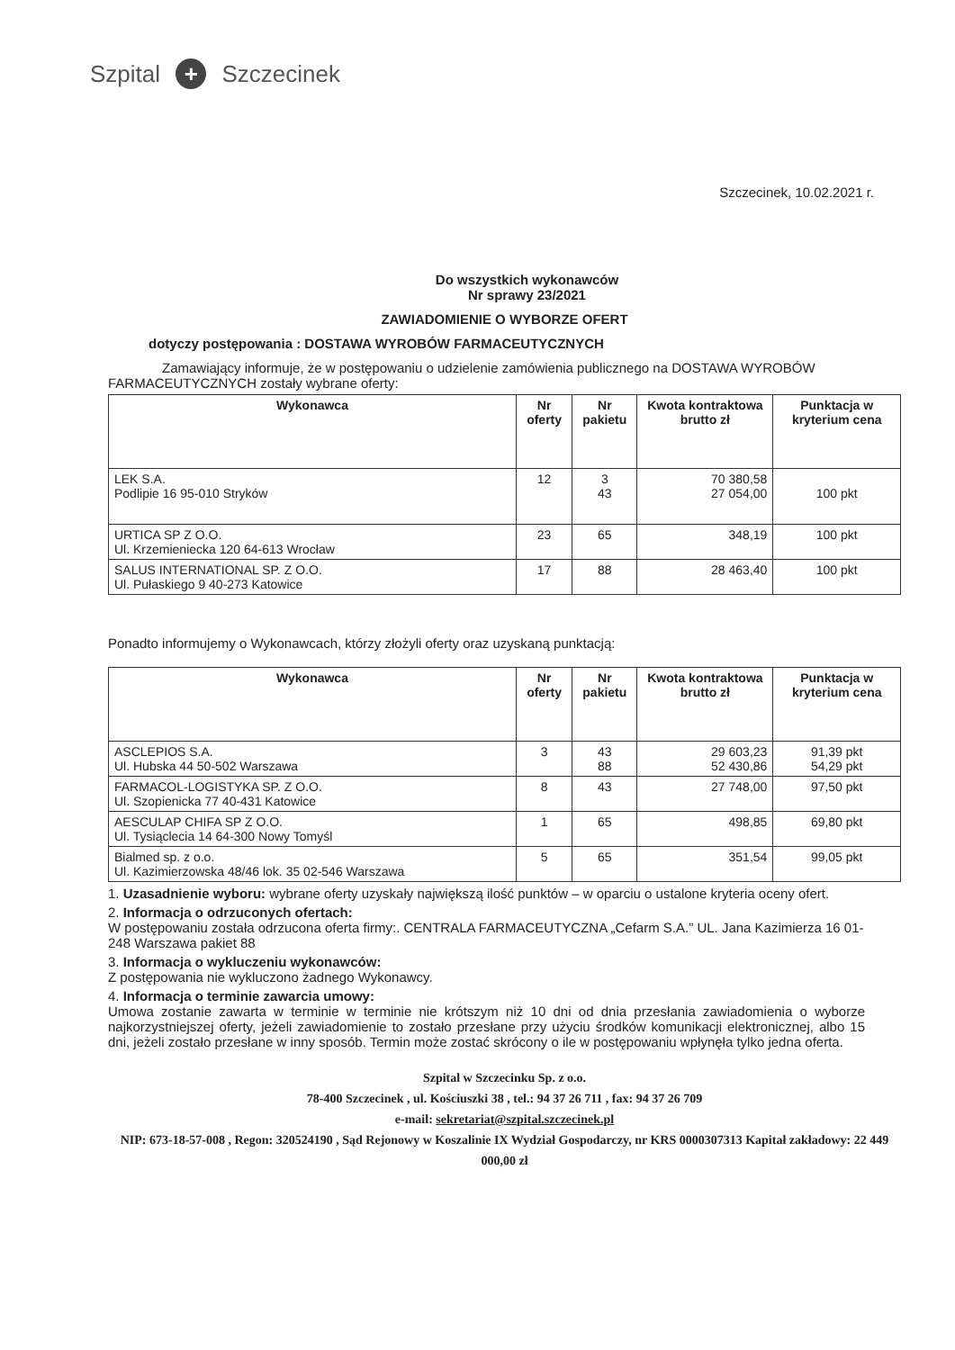Szpital + Szczecinek
Szczecinek, 10.02.2021 r.
Do wszystkich wykonawców
Nr sprawy 23/2021
ZAWIADOMIENIE O WYBORZE OFERT
dotyczy postępowania : DOSTAWA WYROBÓW FARMACEUTYCZNYCH
Zamawiający informuje, że w postępowaniu o udzielenie zamówienia publicznego na DOSTAWA WYROBÓW FARMACEUTYCZNYCH zostały wybrane oferty:
| Wykonawca | Nr oferty | Nr pakietu | Kwota kontraktowa brutto zł | Punktacja w kryterium cena |
| --- | --- | --- | --- | --- |
| LEK S.A. Podlipie 16 95-010 Stryków | 12 | 3 43 | 70 380,58 27 054,00 | 100 pkt |
| URTICA SP Z O.O. Ul. Krzemieniecka 120 64-613 Wrocław | 23 | 65 | 348,19 | 100 pkt |
| SALUS INTERNATIONAL SP. Z O.O. Ul. Pułaskiego 9 40-273 Katowice | 17 | 88 | 28 463,40 | 100 pkt |
Ponadto informujemy o Wykonawcach, którzy złożyli oferty oraz uzyskaną punktacją:
| Wykonawca | Nr oferty | Nr pakietu | Kwota kontraktowa brutto zł | Punktacja w kryterium cena |
| --- | --- | --- | --- | --- |
| ASCLEPIOS S.A. Ul. Hubska 44 50-502 Warszawa | 3 | 43 88 | 29 603,23 52 430,86 | 91,39 pkt 54,29 pkt |
| FARMACOL-LOGISTYKA SP. Z O.O. Ul. Szopienicka 77 40-431 Katowice | 8 | 43 | 27 748,00 | 97,50 pkt |
| AESCULAP CHIFA SP Z O.O. Ul. Tysiąclecia 14 64-300 Nowy Tomyśl | 1 | 65 | 498,85 | 69,80 pkt |
| Bialmed sp. z o.o. Ul. Kazimierzowska 48/46 lok. 35 02-546 Warszawa | 5 | 65 | 351,54 | 99,05 pkt |
1. Uzasadnienie wyboru: wybrane oferty uzyskały największą ilość punktów – w oparciu o ustalone kryteria oceny ofert.
2. Informacja o odrzuconych ofertach:
W postępowaniu została odrzucona oferta firmy:. CENTRALA FARMACEUTYCZNA „Cefarm S.A.” UL. Jana Kazimierza 16 01-248 Warszawa pakiet 88
3. Informacja o wykluczeniu wykonawców:
Z postępowania nie wykluczono żadnego Wykonawcy.
4. Informacja o terminie zawarcia umowy:
Umowa zostanie zawarta w terminie w terminie nie krótszym niż 10 dni od dnia przesłania zawiadomienia o wyborze najkorzystniejszej oferty, jeżeli zawiadomienie to zostało przesłane przy użyciu środków komunikacji elektronicznej, albo 15 dni, jeżeli zostało przesłane w inny sposób. Termin może zostać skrócony o ile w postępowaniu wpłynęła tylko jedna oferta.
Szpital w Szczecinku Sp. z o.o.
78-400 Szczecinek , ul. Kościuszki 38 , tel.: 94 37 26 711 , fax: 94 37 26 709
e-mail: sekretariat@szpital.szczecinek.pl
NIP: 673-18-57-008 , Regon: 320524190 , Sąd Rejonowy w Koszalinie IX Wydział Gospodarczy, nr KRS 0000307313 Kapitał zakładowy: 22 449 000,00 zł